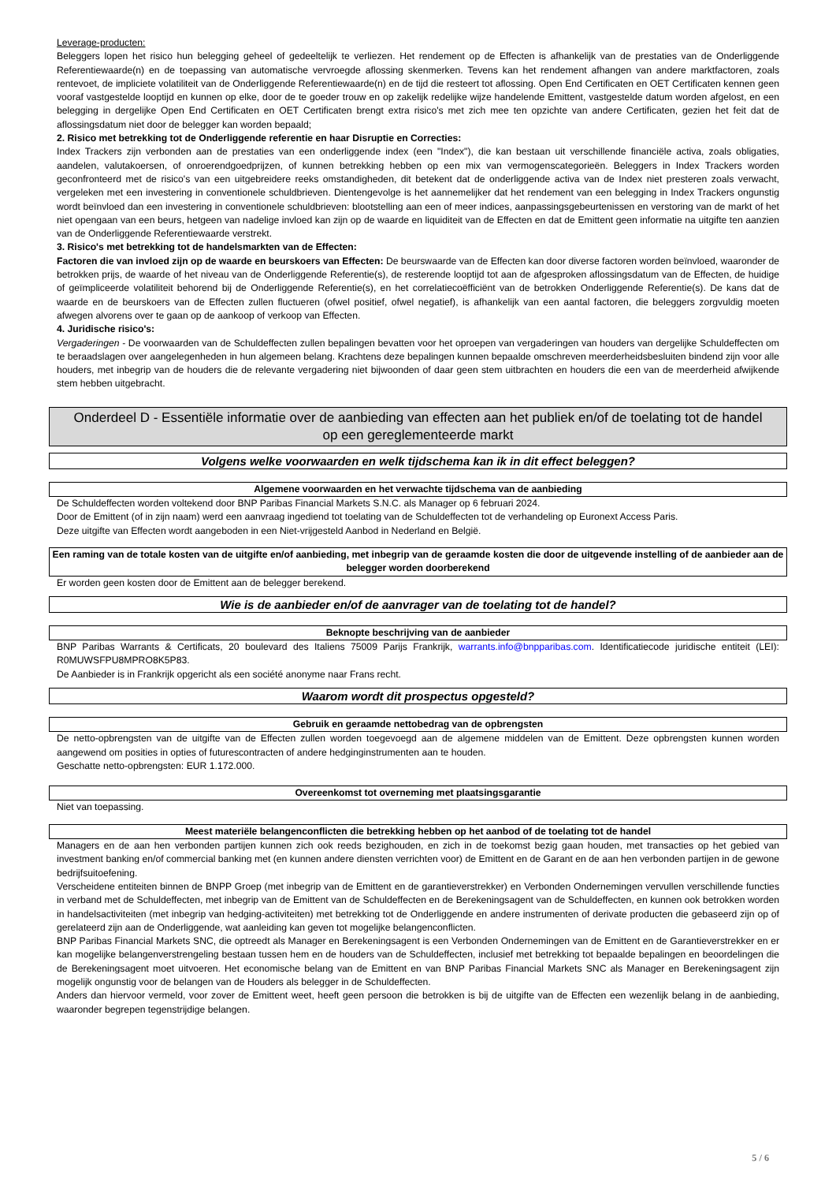Leverage-producten:
Beleggers lopen het risico hun belegging geheel of gedeeltelijk te verliezen. Het rendement op de Effecten is afhankelijk van de prestaties van de Onderliggende Referentiewaarde(n) en de toepassing van automatische vervroegde aflossing skenmerken. Tevens kan het rendement afhangen van andere marktfactoren, zoals rentevoet, de impliciete volatiliteit van de Onderliggende Referentiewaarde(n) en de tijd die resteert tot aflossing. Open End Certificaten en OET Certificaten kennen geen vooraf vastgestelde looptijd en kunnen op elke, door de te goeder trouw en op zakelijk redelijke wijze handelende Emittent, vastgestelde datum worden afgelost, en een belegging in dergelijke Open End Certificaten en OET Certificaten brengt extra risico's met zich mee ten opzichte van andere Certificaten, gezien het feit dat de aflossingsdatum niet door de belegger kan worden bepaald;
2. Risico met betrekking tot de Onderliggende referentie en haar Disruptie en Correcties:
Index Trackers zijn verbonden aan de prestaties van een onderliggende index (een "Index"), die kan bestaan uit verschillende financiële activa, zoals obligaties, aandelen, valutakoersen, of onroerendgoedprijzen, of kunnen betrekking hebben op een mix van vermogenscategorieën. Beleggers in Index Trackers worden geconfronteerd met de risico's van een uitgebreidere reeks omstandigheden, dit betekent dat de onderliggende activa van de Index niet presteren zoals verwacht, vergeleken met een investering in conventionele schuldbrieven. Dientengevolge is het aannemelijker dat het rendement van een belegging in Index Trackers ongunstig wordt beïnvloed dan een investering in conventionele schuldbrieven: blootstelling aan een of meer indices, aanpassingsgebeurtenissen en verstoring van de markt of het niet opengaan van een beurs, hetgeen van nadelige invloed kan zijn op de waarde en liquiditeit van de Effecten en dat de Emittent geen informatie na uitgifte ten aanzien van de Onderliggende Referentiewaarde verstrekt.
3. Risico's met betrekking tot de handelsmarkten van de Effecten:
Factoren die van invloed zijn op de waarde en beurskoers van Effecten: De beurswaarde van de Effecten kan door diverse factoren worden beïnvloed, waaronder de betrokken prijs, de waarde of het niveau van de Onderliggende Referentie(s), de resterende looptijd tot aan de afgesproken aflossingsdatum van de Effecten, de huidige of geïmpliceerde volatiliteit behorend bij de Onderliggende Referentie(s), en het correlatiecoëfficiënt van de betrokken Onderliggende Referentie(s). De kans dat de waarde en de beurskoers van de Effecten zullen fluctueren (ofwel positief, ofwel negatief), is afhankelijk van een aantal factoren, die beleggers zorgvuldig moeten afwegen alvorens over te gaan op de aankoop of verkoop van Effecten.
4. Juridische risico's:
Vergaderingen - De voorwaarden van de Schuldeffecten zullen bepalingen bevatten voor het oproepen van vergaderingen van houders van dergelijke Schuldeffecten om te beraadslagen over aangelegenheden in hun algemeen belang. Krachtens deze bepalingen kunnen bepaalde omschreven meerderheidsbesluiten bindend zijn voor alle houders, met inbegrip van de houders die de relevante vergadering niet bijwoonden of daar geen stem uitbrachten en houders die een van de meerderheid afwijkende stem hebben uitgebracht.
Onderdeel D - Essentiële informatie over de aanbieding van effecten aan het publiek en/of de toelating tot de handel op een gereglementeerde markt
Volgens welke voorwaarden en welk tijdschema kan ik in dit effect beleggen?
Algemene voorwaarden en het verwachte tijdschema van de aanbieding
De Schuldeffecten worden voltekend door BNP Paribas Financial Markets S.N.C. als Manager op 6 februari 2024.
Door de Emittent (of in zijn naam) werd een aanvraag ingediend tot toelating van de Schuldeffecten tot de verhandeling op Euronext Access Paris.
Deze uitgifte van Effecten wordt aangeboden in een Niet-vrijgesteld Aanbod in Nederland en België.
Een raming van de totale kosten van de uitgifte en/of aanbieding, met inbegrip van de geraamde kosten die door de uitgevende instelling of de aanbieder aan de belegger worden doorberekend
Er worden geen kosten door de Emittent aan de belegger berekend.
Wie is de aanbieder en/of de aanvrager van de toelating tot de handel?
Beknopte beschrijving van de aanbieder
BNP Paribas Warrants & Certificats, 20 boulevard des Italiens 75009 Parijs Frankrijk, warrants.info@bnpparibas.com. Identificatiecode juridische entiteit (LEI): R0MUWSFPU8MPRO8K5P83.
De Aanbieder is in Frankrijk opgericht als een société anonyme naar Frans recht.
Waarom wordt dit prospectus opgesteld?
Gebruik en geraamde nettobedrag van de opbrengsten
De netto-opbrengsten van de uitgifte van de Effecten zullen worden toegevoegd aan de algemene middelen van de Emittent. Deze opbrengsten kunnen worden aangewend om posities in opties of futurescontracten of andere hedginginstrumenten aan te houden.
Geschatte netto-opbrengsten: EUR 1.172.000.
Overeenkomst tot overneming met plaatsingsgarantie
Niet van toepassing.
Meest materiële belangenconflicten die betrekking hebben op het aanbod of de toelating tot de handel
Managers en de aan hen verbonden partijen kunnen zich ook reeds bezighouden, en zich in de toekomst bezig gaan houden, met transacties op het gebied van investment banking en/of commercial banking met (en kunnen andere diensten verrichten voor) de Emittent en de Garant en de aan hen verbonden partijen in de gewone bedrijfsuitoefening.
Verscheidene entiteiten binnen de BNPP Groep (met inbegrip van de Emittent en de garantieverstrekker) en Verbonden Ondernemingen vervullen verschillende functies in verband met de Schuldeffecten, met inbegrip van de Emittent van de Schuldeffecten en de Berekeningsagent van de Schuldeffecten, en kunnen ook betrokken worden in handelsactiviteiten (met inbegrip van hedging-activiteiten) met betrekking tot de Onderliggende en andere instrumenten of derivate producten die gebaseerd zijn op of gerelateerd zijn aan de Onderliggende, wat aanleiding kan geven tot mogelijke belangenconflicten.
BNP Paribas Financial Markets SNC, die optreedt als Manager en Berekeningsagent is een Verbonden Ondernemingen van de Emittent en de Garantieverstrekker en er kan mogelijke belangenverstrengeling bestaan tussen hem en de houders van de Schuldeffecten, inclusief met betrekking tot bepaalde bepalingen en beoordelingen die de Berekeningsagent moet uitvoeren. Het economische belang van de Emittent en van BNP Paribas Financial Markets SNC als Manager en Berekeningsagent zijn mogelijk ongunstig voor de belangen van de Houders als belegger in de Schuldeffecten.
Anders dan hiervoor vermeld, voor zover de Emittent weet, heeft geen persoon die betrokken is bij de uitgifte van de Effecten een wezenlijk belang in de aanbieding, waaronder begrepen tegenstrijdige belangen.
5 / 6